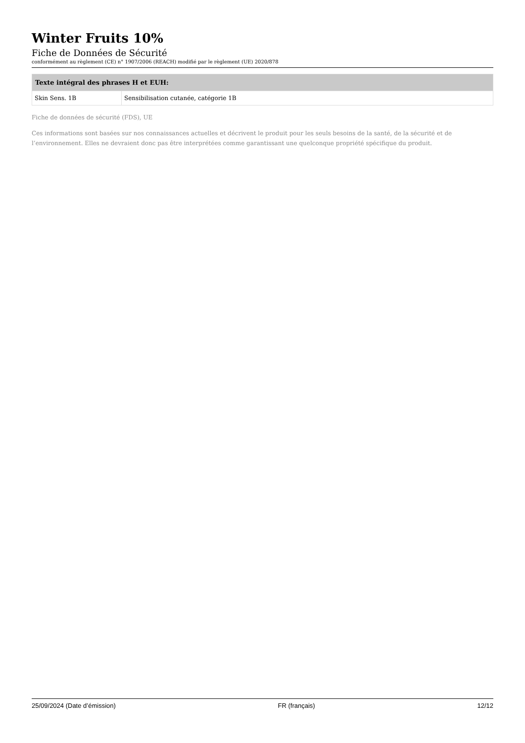Winter Fruits 10%
Fiche de Données de Sécurité
conformément au règlement (CE) n° 1907/2006 (REACH) modifié par le règlement (UE) 2020/878
| Texte intégral des phrases H et EUH: | |
| --- | --- |
| Skin Sens. 1B | Sensibilisation cutanée, catégorie 1B |
Fiche de données de sécurité (FDS), UE
Ces informations sont basées sur nos connaissances actuelles et décrivent le produit pour les seuls besoins de la santé, de la sécurité et de l’environnement. Elles ne devraient donc pas être interprétées comme garantissant une quelconque propriété spécifique du produit.
25/09/2024 (Date d’émission) FR (français) 12/12